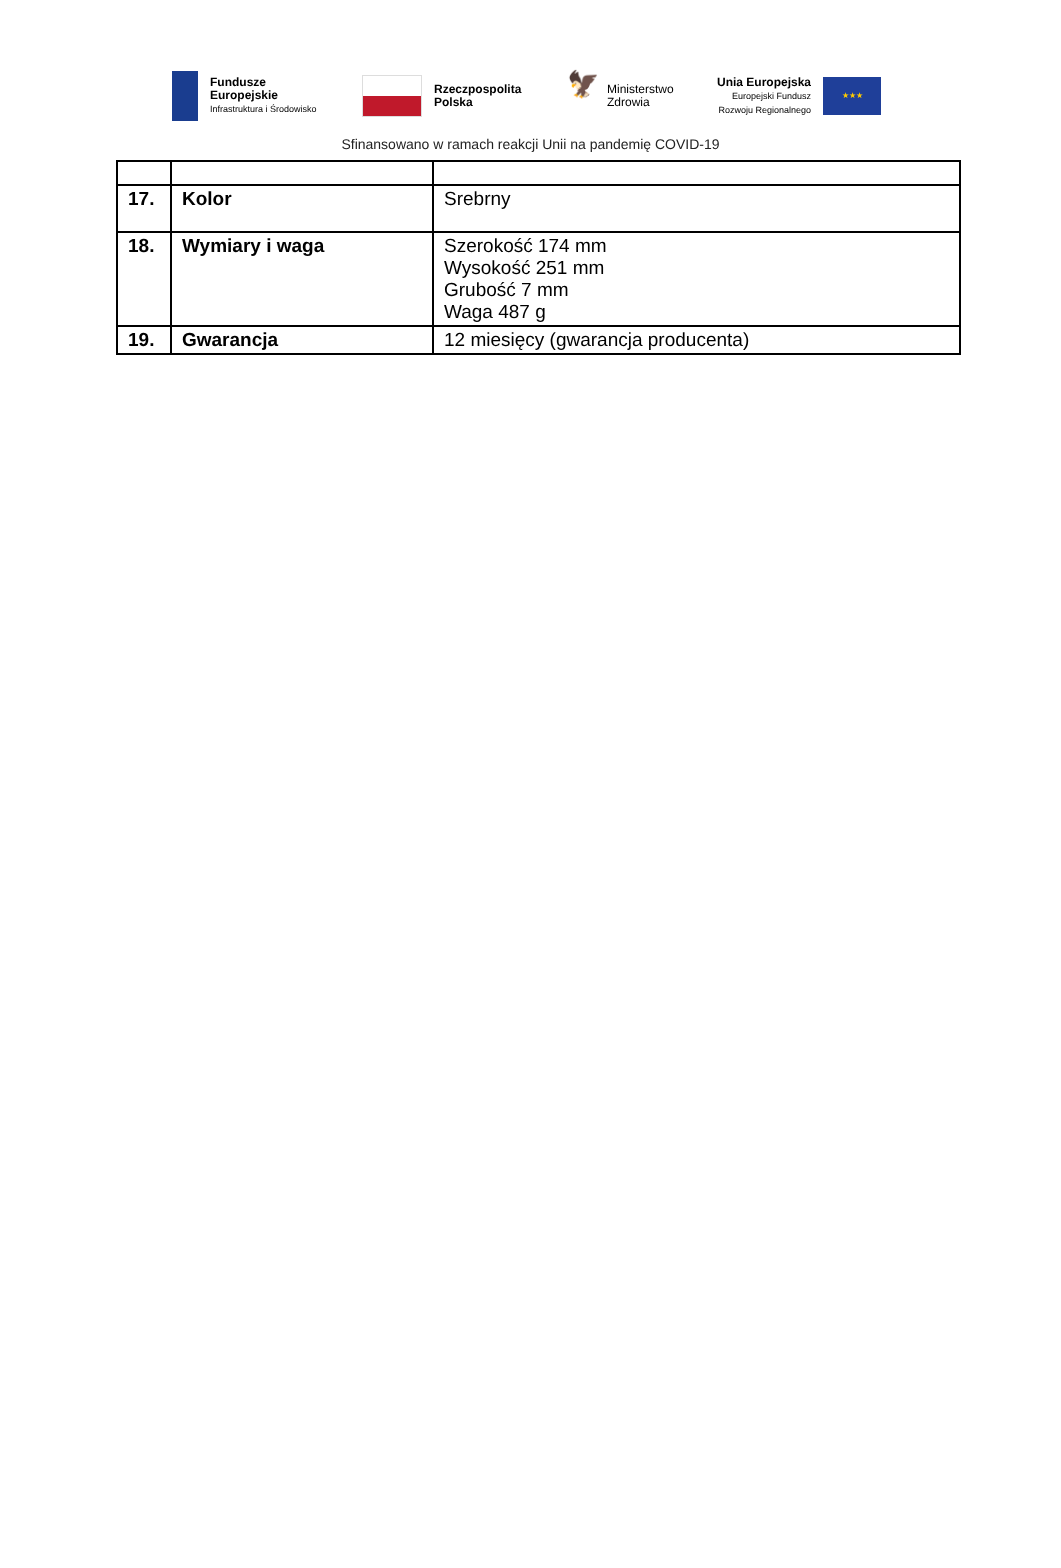Fundusze
Europejskie
Infrastruktura i Środowisko
Rzeczpospolita
Polska
🦅
Ministerstwo
Zdrowia
Unia Europejska
Europejski Fundusz
Rozwoju Regionalnego
★★★
Sfinansowano w ramach reakcji Unii na pandemię COVID-19
| 17. | Kolor | Srebrny |
| 18. | Wymiary i waga | Szerokość 174 mm Wysokość 251 mm Grubość 7 mm Waga 487 g |
| 19. | Gwarancja | 12 miesięcy (gwarancja producenta) |